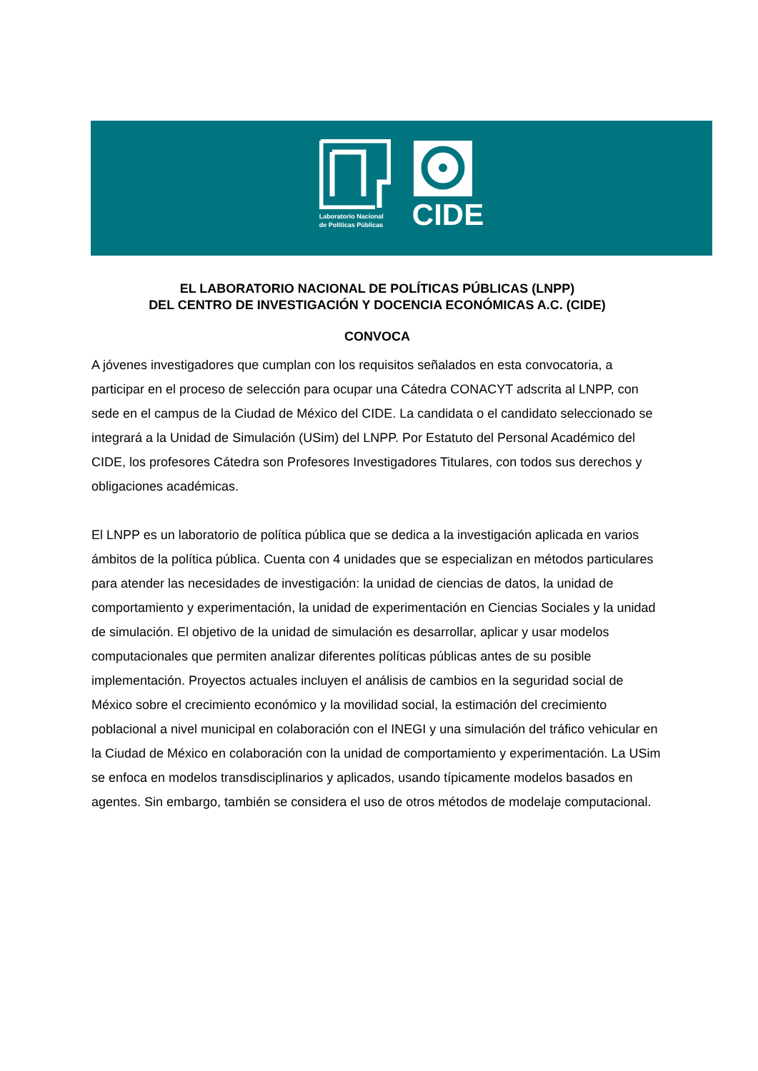Laboratorio Nacional
de Políticas Públicas
CIDE
EL LABORATORIO NACIONAL DE POLÍTICAS PÚBLICAS (LNPP)
DEL CENTRO DE INVESTIGACIÓN Y DOCENCIA ECONÓMICAS A.C. (CIDE)
CONVOCA
A jóvenes investigadores que cumplan con los requisitos señalados en esta convocatoria, a participar en el proceso de selección para ocupar una Cátedra CONACYT adscrita al LNPP, con sede en el campus de la Ciudad de México del CIDE. La candidata o el candidato seleccionado se integrará a la Unidad de Simulación (USim) del LNPP. Por Estatuto del Personal Académico del CIDE, los profesores Cátedra son Profesores Investigadores Titulares, con todos sus derechos y obligaciones académicas.
El LNPP es un laboratorio de política pública que se dedica a la investigación aplicada en varios ámbitos de la política pública. Cuenta con 4 unidades que se especializan en métodos particulares para atender las necesidades de investigación: la unidad de ciencias de datos, la unidad de comportamiento y experimentación, la unidad de experimentación en Ciencias Sociales y la unidad de simulación. El objetivo de la unidad de simulación es desarrollar, aplicar y usar modelos computacionales que permiten analizar diferentes políticas públicas antes de su posible implementación. Proyectos actuales incluyen el análisis de cambios en la seguridad social de México sobre el crecimiento económico y la movilidad social, la estimación del crecimiento poblacional a nivel municipal en colaboración con el INEGI y una simulación del tráfico vehicular en la Ciudad de México en colaboración con la unidad de comportamiento y experimentación. La USim se enfoca en modelos transdisciplinarios y aplicados, usando típicamente modelos basados en agentes. Sin embargo, también se considera el uso de otros métodos de modelaje computacional.